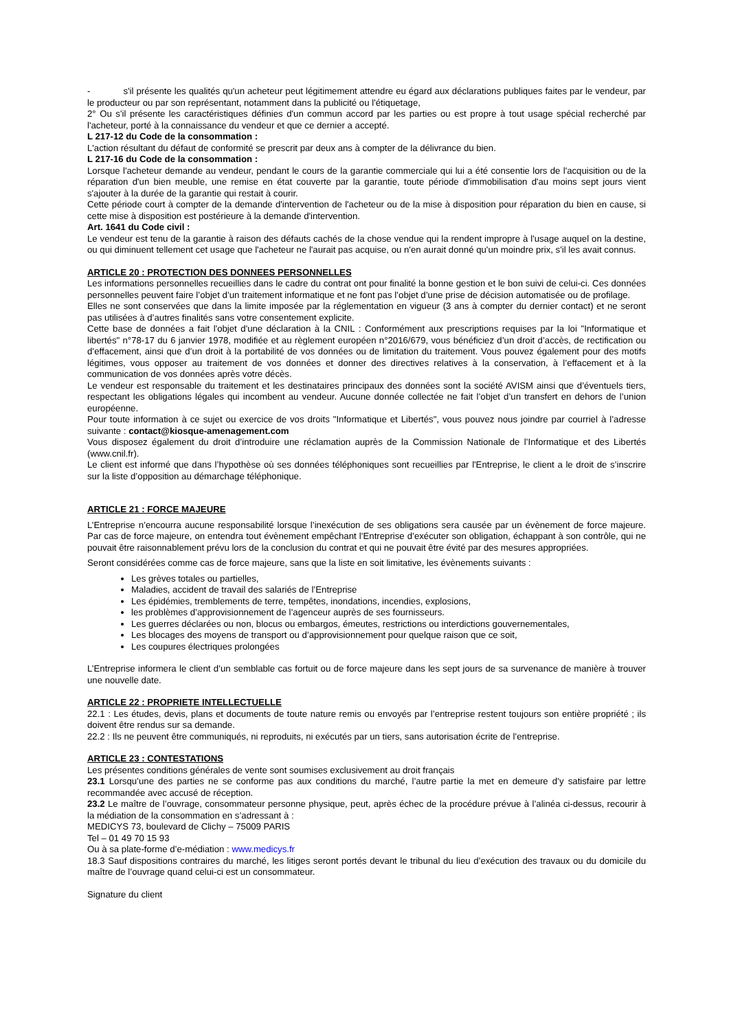- s'il présente les qualités qu'un acheteur peut légitimement attendre eu égard aux déclarations publiques faites par le vendeur, par le producteur ou par son représentant, notamment dans la publicité ou l'étiquetage,
2° Ou s'il présente les caractéristiques définies d'un commun accord par les parties ou est propre à tout usage spécial recherché par l'acheteur, porté à la connaissance du vendeur et que ce dernier a accepté.
L 217-12 du Code de la consommation :
L'action résultant du défaut de conformité se prescrit par deux ans à compter de la délivrance du bien.
L 217-16 du Code de la consommation :
Lorsque l'acheteur demande au vendeur, pendant le cours de la garantie commerciale qui lui a été consentie lors de l'acquisition ou de la réparation d'un bien meuble, une remise en état couverte par la garantie, toute période d'immobilisation d'au moins sept jours vient s'ajouter à la durée de la garantie qui restait à courir.
Cette période court à compter de la demande d'intervention de l'acheteur ou de la mise à disposition pour réparation du bien en cause, si cette mise à disposition est postérieure à la demande d'intervention.
Art. 1641 du Code civil :
Le vendeur est tenu de la garantie à raison des défauts cachés de la chose vendue qui la rendent impropre à l'usage auquel on la destine, ou qui diminuent tellement cet usage que l'acheteur ne l'aurait pas acquise, ou n'en aurait donné qu'un moindre prix, s'il les avait connus.
ARTICLE 20 : PROTECTION DES DONNEES PERSONNELLES
Les informations personnelles recueillies dans le cadre du contrat ont pour finalité la bonne gestion et le bon suivi de celui-ci. Ces données personnelles peuvent faire l’objet d’un traitement informatique et ne font pas l’objet d’une prise de décision automatisée ou de profilage.
Elles ne sont conservées que dans la limite imposée par la réglementation en vigueur (3 ans à compter du dernier contact) et ne seront pas utilisées à d’autres finalités sans votre consentement explicite.
Cette base de données a fait l'objet d'une déclaration à la CNIL : Conformément aux prescriptions requises par la loi "Informatique et libertés" n°78-17 du 6 janvier 1978, modifiée et au règlement européen n°2016/679, vous bénéficiez d’un droit d’accès, de rectification ou d’effacement, ainsi que d’un droit à la portabilité de vos données ou de limitation du traitement. Vous pouvez également pour des motifs légitimes, vous opposer au traitement de vos données et donner des directives relatives à la conservation, à l’effacement et à la communication de vos données après votre décès.
Le vendeur est responsable du traitement et les destinataires principaux des données sont la société AVISM ainsi que d’éventuels tiers, respectant les obligations légales qui incombent au vendeur. Aucune donnée collectée ne fait l’objet d’un transfert en dehors de l’union européenne.
Pour toute information à ce sujet ou exercice de vos droits "Informatique et Libertés", vous pouvez nous joindre par courriel à l’adresse suivante : contact@kiosque-amenagement.com
Vous disposez également du droit d’introduire une réclamation auprès de la Commission Nationale de l’Informatique et des Libertés (www.cnil.fr).
Le client est informé que dans l’hypothèse où ses données téléphoniques sont recueillies par l'Entreprise, le client a le droit de s’inscrire sur la liste d’opposition au démarchage téléphonique.
ARTICLE 21 : FORCE MAJEURE
L’Entreprise n’encourra aucune responsabilité lorsque l’inexécution de ses obligations sera causée par un évènement de force majeure. Par cas de force majeure, on entendra tout évènement empêchant l’Entreprise d’exécuter son obligation, échappant à son contrôle, qui ne pouvait être raisonnablement prévu lors de la conclusion du contrat et qui ne pouvait être évité par des mesures appropriées.
Seront considérées comme cas de force majeure, sans que la liste en soit limitative, les évènements suivants :
Les grèves totales ou partielles,
Maladies, accident de travail des salariés de l’Entreprise
Les épidémies, tremblements de terre, tempêtes, inondations, incendies, explosions,
les problèmes d’approvisionnement de l’agenceur auprès de ses fournisseurs.
Les guerres déclarées ou non, blocus ou embargos, émeutes, restrictions ou interdictions gouvernementales,
Les blocages des moyens de transport ou d’approvisionnement pour quelque raison que ce soit,
Les coupures électriques prolongées
L’Entreprise informera le client d’un semblable cas fortuit ou de force majeure dans les sept jours de sa survenance de manière à trouver une nouvelle date.
ARTICLE 22 : PROPRIETE INTELLECTUELLE
22.1 : Les études, devis, plans et documents de toute nature remis ou envoyés par l’entreprise restent toujours son entière propriété ; ils doivent être rendus sur sa demande.
22.2 : Ils ne peuvent être communiqués, ni reproduits, ni exécutés par un tiers, sans autorisation écrite de l’entreprise.
ARTICLE 23 : CONTESTATIONS
Les présentes conditions générales de vente sont soumises exclusivement au droit français
23.1 Lorsqu’une des parties ne se conforme pas aux conditions du marché, l’autre partie la met en demeure d’y satisfaire par lettre recommandée avec accusé de réception.
23.2 Le maître de l’ouvrage, consommateur personne physique, peut, après échec de la procédure prévue à l’alinéa ci-dessus, recourir à la médiation de la consommation en s’adressant à :
MEDICYS 73, boulevard de Clichy – 75009 PARIS
Tel – 01 49 70 15 93
Ou à sa plate-forme d’e-médiation : www.medicys.fr
18.3 Sauf dispositions contraires du marché, les litiges seront portés devant le tribunal du lieu d’exécution des travaux ou du domicile du maître de l’ouvrage quand celui-ci est un consommateur.
Signature du client